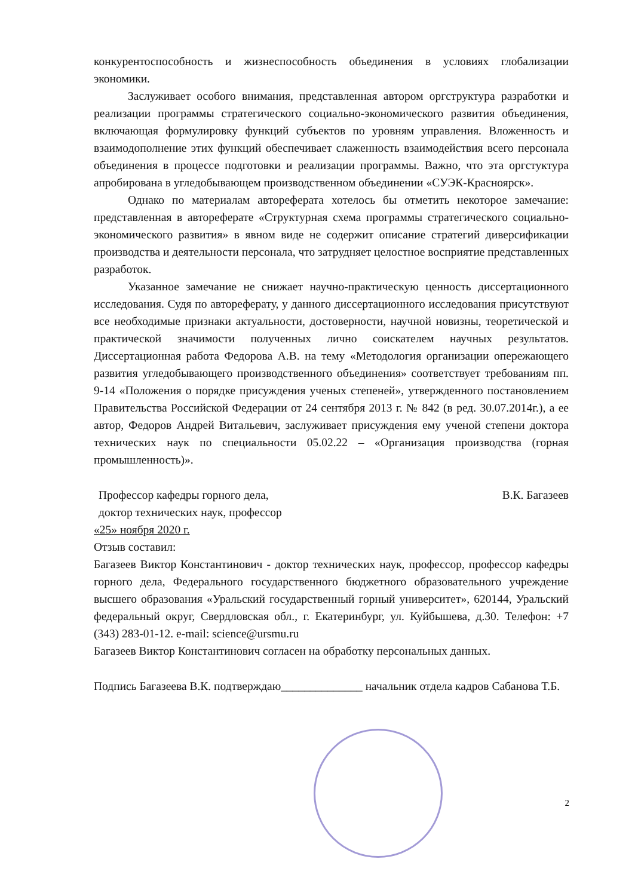конкурентоспособность и жизнеспособность объединения в условиях глобализации экономики.
Заслуживает особого внимания, представленная автором оргструктура разработки и реализации программы стратегического социально-экономического развития объединения, включающая формулировку функций субъектов по уровням управления. Вложенность и взаимодополнение этих функций обеспечивает слаженность взаимодействия всего персонала объединения в процессе подготовки и реализации программы. Важно, что эта оргстуктура апробирована в угледобывающем производственном объединении «СУЭК-Красноярск».
Однако по материалам автореферата хотелось бы отметить некоторое замечание: представленная в автореферате «Структурная схема программы стратегического социально-экономического развития» в явном виде не содержит описание стратегий диверсификации производства и деятельности персонала, что затрудняет целостное восприятие представленных разработок.
Указанное замечание не снижает научно-практическую ценность диссертационного исследования. Судя по автореферату, у данного диссертационного исследования присутствуют все необходимые признаки актуальности, достоверности, научной новизны, теоретической и практической значимости полученных лично соискателем научных результатов. Диссертационная работа Федорова А.В. на тему «Методология организации опережающего развития угледобывающего производственного объединения» соответствует требованиям пп. 9-14 «Положения о порядке присуждения ученых степеней», утвержденного постановлением Правительства Российской Федерации от 24 сентября 2013 г. № 842 (в ред. 30.07.2014г.), а ее автор, Федоров Андрей Витальевич, заслуживает присуждения ему ученой степени доктора технических наук по специальности 05.02.22 – «Организация производства (горная промышленность)».
Профессор кафедры горного дела,
доктор технических наук, профессор
В.К. Багазеев
«25» ноября 2020 г.
Отзыв составил:
Багазеев Виктор Константинович - доктор технических наук, профессор, профессор кафедры горного дела, Федерального государственного бюджетного образовательного учреждение высшего образования «Уральский государственный горный университет», 620144, Уральский федеральный округ, Свердловская обл., г. Екатеринбург, ул. Куйбышева, д.30. Телефон: +7 (343) 283-01-12. e-mail: science@ursmu.ru
Багазеев Виктор Константинович согласен на обработку персональных данных.
Подпись Багазеева В.К. подтверждаю______________ начальник отдела кадров Сабанова Т.Б.
2